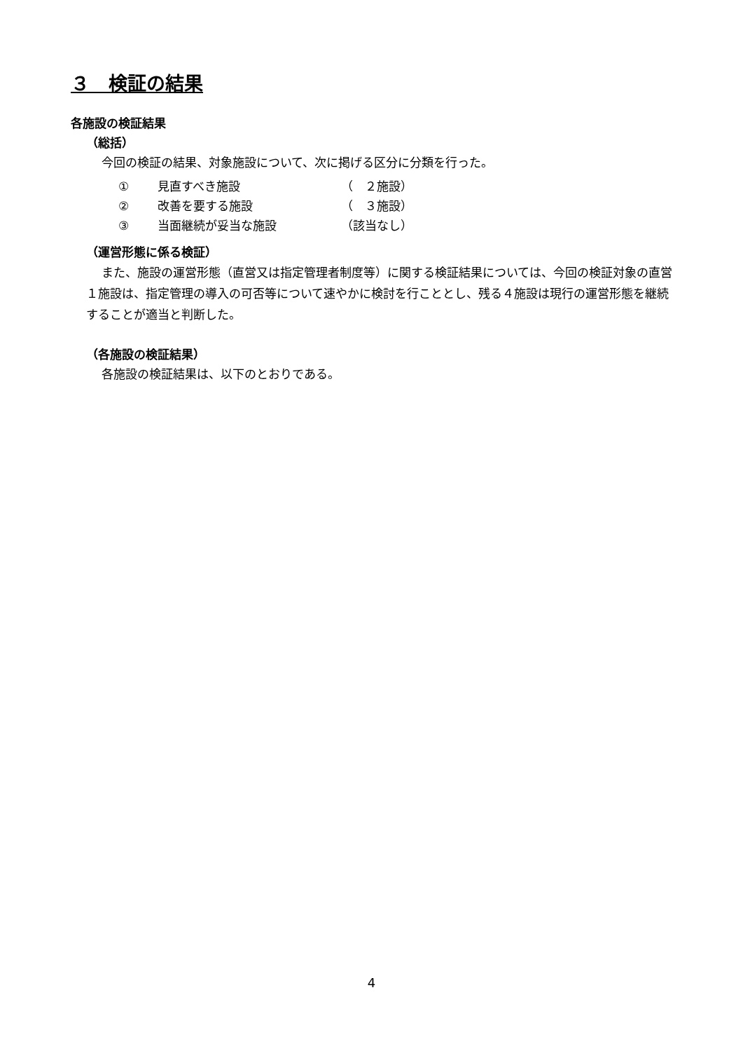３　検証の結果
各施設の検証結果
（総括）
今回の検証の結果、対象施設について、次に掲げる区分に分類を行った。
| ① | 見直すべき施設 | （ ２施設） |
| ② | 改善を要する施設 | （ ３施設） |
| ③ | 当面継続が妥当な施設 | （該当なし） |
（運営形態に係る検証）
また、施設の運営形態（直営又は指定管理者制度等）に関する検証結果については、今回の検証対象の直営１施設は、指定管理の導入の可否等について速やかに検討を行こととし、残る４施設は現行の運営形態を継続することが適当と判断した。
（各施設の検証結果）
各施設の検証結果は、以下のとおりである。
4